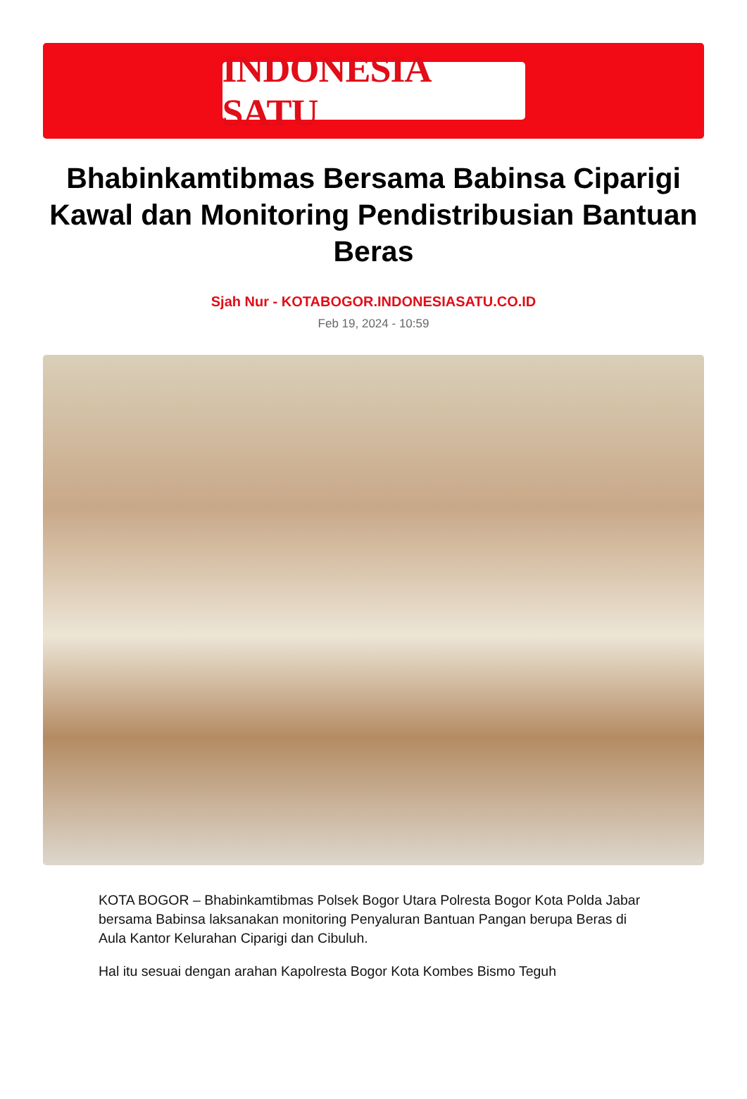INDONESIA SATU
Bhabinkamtibmas Bersama Babinsa Ciparigi Kawal dan Monitoring Pendistribusian Bantuan Beras
Sjah Nur - KOTABOGOR.INDONESIASATU.CO.ID
Feb 19, 2024 - 10:59
KOTA BOGOR – Bhabinkamtibmas Polsek Bogor Utara Polresta Bogor Kota Polda Jabar bersama Babinsa laksanakan monitoring Penyaluran Bantuan Pangan berupa Beras di Aula Kantor Kelurahan Ciparigi dan Cibuluh.
Hal itu sesuai dengan arahan Kapolresta Bogor Kota Kombes Bismo Teguh